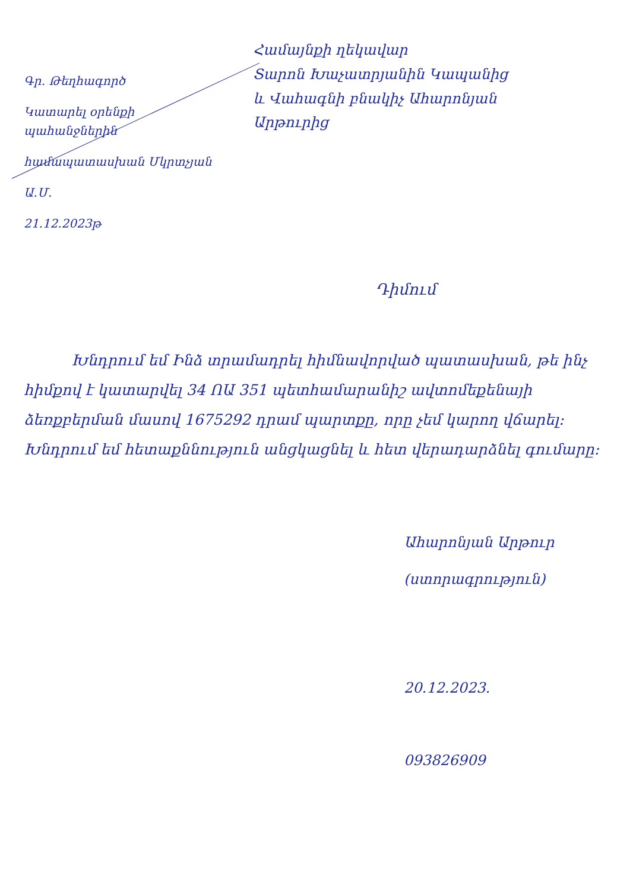Գր․ Թեղհագործ
Կատարել օրենքի պահանջներին
համապատասխան Մկրտչյան
Ա․Մ․
21.12.2023թ
Համայնքի ղեկավար
Տարոն Խաչատրյանին Կապանից
և Վահագնի բնակիչ Ահարոնյան
Արթուրից
Դիմում
Խնդրում եմ Ինձ տրամադրել հիմնավորված պատասխան, թե ինչ հիմքով է կատարվել 34 ՈԱ 351 պետհամարանիշ ավտոմեքենայի ձեռքբերման մասով 1675292 դրամ պարտքը, որը չեմ կարող վճարել։ Խնդրում եմ հետաքննություն անցկացնել և հետ վերադարձնել գումարը։
Ահարոնյան Արթուր
(ստորագրություն)
20.12.2023.
093826909